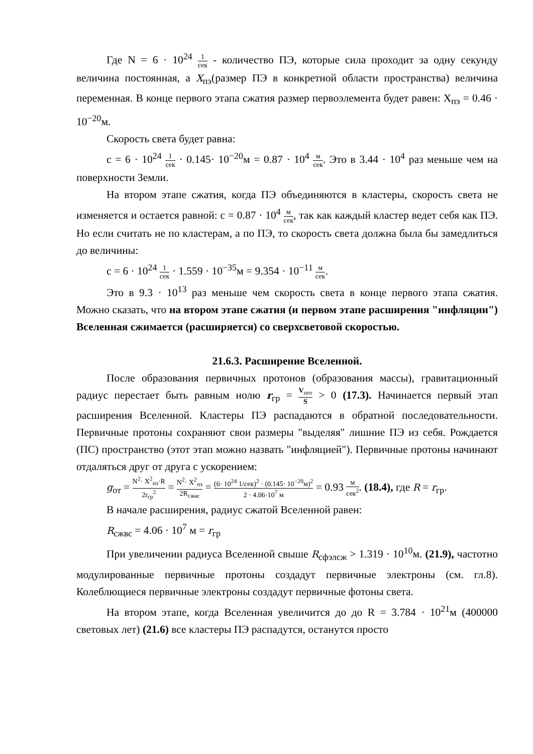Где N = 6 · 10<sup>24</sup> 1 сек - количество ПЭ, которые сила проходит за одну секунду величина постоянная, а X<sub>пэ</sub>(размер ПЭ в конкретной области пространства) величина переменная. В конце первого этапа сжатия размер первоэлемента будет равен: X<sub>пэ</sub> = 0.46 · 10<sup>−20</sup>м.
Скорость света будет равна:
c = 6 · 10<sup>24</sup> 1 сек · 0.145· 10<sup>−20</sup>м = 0.87 · 10<sup>4</sup> м сек. Это в 3.44 · 10<sup>4</sup> раз меньше чем на поверхности Земли.
На втором этапе сжатия, когда ПЭ объединяются в кластеры, скорость света не изменяется и остается равной: c = 0.87 · 10<sup>4</sup> м сек, так как каждый кластер ведет себя как ПЭ. Но если считать не по кластерам, а по ПЭ, то скорость света должна была бы замедлиться до величины:
c = 6 · 10<sup>24</sup> 1 сек · 1.559 · 10<sup>−35</sup>м = 9.354 · 10<sup>−11</sup> м сек.
Это в 9.3 · 10<sup>13</sup> раз меньше чем скорость света в конце первого этапа сжатия. Можно сказать, что на втором этапе сжатия (и первом этапе расширения "инфляции") Вселенная сжимается (расширяется) со сверхсветовой скоростью.
21.6.3. Расширение Вселенной.
После образования первичных протонов (образования массы), гравитационный радиус перестает быть равным нолю r<sub>гр</sub> = V<sub>пот</sub> S > 0 (17.3). Начинается первый этап расширения Вселенной. Кластеры ПЭ распадаются в обратной последовательности. Первичные протоны сохраняют свои размеры "выделяя" лишние ПЭ из себя. Рождается (ПС) пространство (этот этап можно назвать "инфляцией"). Первичные протоны начинают отдаляться друг от друга с ускорением:
g<sub>от</sub> = N<sup>2</sup>· X<sup>2</sup><sub>пэ</sub>·R 2r<sub>гр</sub><sup>2</sup> = N<sup>2</sup>· X<sup>2</sup><sub>пэ</sub> 2R<sub>сжвс</sub> = (6· 10<sup>24</sup> 1/сек)<sup>2</sup> · (0.145· 10<sup>−20</sup>м)<sup>2</sup> 2 · 4.06·10<sup>7</sup> м = 0.93 м сек<sup>2</sup>. (18.4), где R = r<sub>гр</sub>.
В начале расширения, радиус сжатой Вселенной равен:
R<sub>сжвс</sub> = 4.06 · 10<sup>7</sup> м = r<sub>гр</sub>
При увеличении радиуса Вселенной свыше R<sub>сфэлсж</sub> > 1.319 · 10<sup>10</sup>м. (21.9), частотно модулированные первичные протоны создадут первичные электроны (см. гл.8). Колеблющиеся первичные электроны создадут первичные фотоны света.
На втором этапе, когда Вселенная увеличится до до R = 3.784 · 10<sup>21</sup>м (400000 световых лет) (21.6) все кластеры ПЭ распадутся, останутся просто